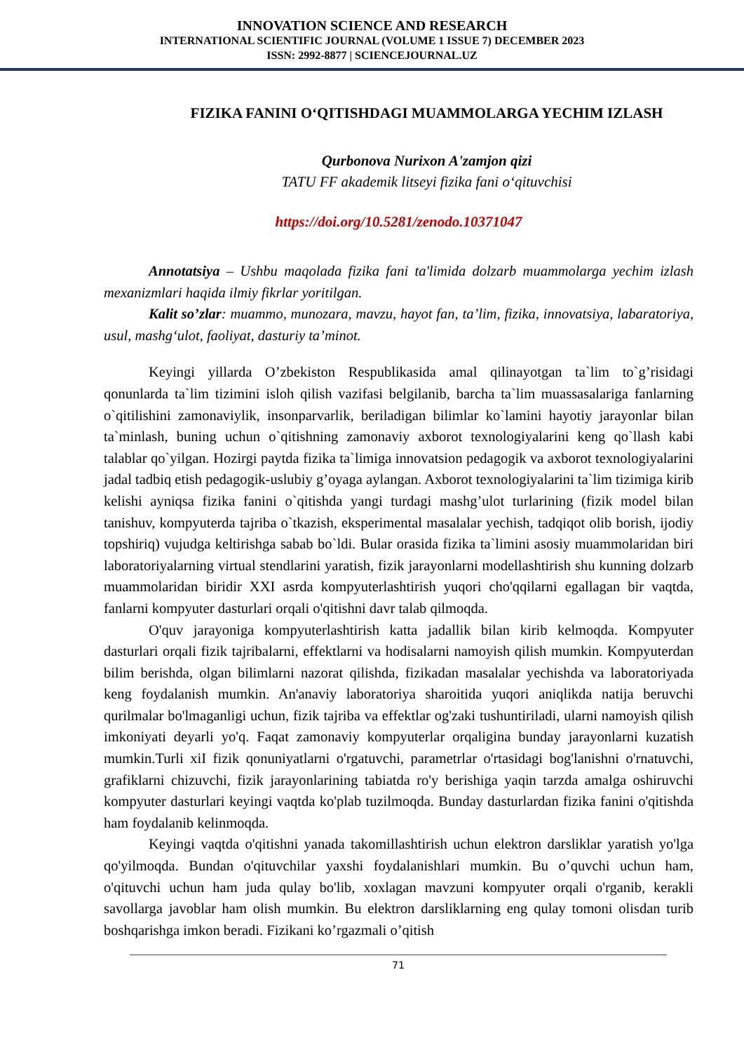INNOVATION SCIENCE AND RESEARCH
INTERNATIONAL SCIENTIFIC JOURNAL (VOLUME 1 ISSUE 7) DECEMBER 2023
ISSN: 2992-8877 | SCIENCEJOURNAL.UZ
FIZIKA FANINI O‘QITISHDAGI MUAMMOLARGA YECHIM IZLASH
Qurbonova Nurixon A'zamjon qizi
TATU FF akademik litseyi fizika fani o‘qituvchisi
https://doi.org/10.5281/zenodo.10371047
Annotatsiya – Ushbu maqolada fizika fani ta'limida dolzarb muammolarga yechim izlash mexanizmlari haqida ilmiy fikrlar yoritilgan.
Kalit so’zlar: muammo, munozara, mavzu, hayot fan, ta’lim, fizika, innovatsiya, labaratoriya, usul, mashg‘ulot, faoliyat, dasturiy ta’minot.
Keyingi yillarda O’zbekiston Respublikasida amal qilinayotgan ta`lim to`g’risidagi qonunlarda ta`lim tizimini isloh qilish vazifasi belgilanib, barcha ta`lim muassasalariga fanlarning o`qitilishini zamonaviylik, insonparvarlik, beriladigan bilimlar ko`lamini hayotiy jarayonlar bilan ta`minlash, buning uchun o`qitishning zamonaviy axborot texnologiyalarini keng qo`llash kabi talablar qo`yilgan. Hozirgi paytda fizika ta`limiga innovatsion pedagogik va axborot texnologiyalarini jadal tadbiq etish pedagogik-uslubiy g’oyaga aylangan. Axborot texnologiyalarini ta`lim tizimiga kirib kelishi ayniqsa fizika fanini o`qitishda yangi turdagi mashg’ulot turlarining (fizik model bilan tanishuv, kompyuterda tajriba o`tkazish, eksperimental masalalar yechish, tadqiqot olib borish, ijodiy topshiriq) vujudga keltirishga sabab bo`ldi. Bular orasida fizika ta`limini asosiy muammolaridan biri laboratoriyalarning virtual stendlarini yaratish, fizik jarayonlarni modellashtirish shu kunning dolzarb muammolaridan biridir XXI asrda kompyuterlashtirish yuqori cho'qqilarni egallagan bir vaqtda, fanlarni kompyuter dasturlari orqali o'qitishni davr talab qilmoqda.
O'quv jarayoniga kompyuterlashtirish katta jadallik bilan kirib kelmoqda. Kompyuter dasturlari orqali fizik tajribalarni, effektlarni va hodisalarni namoyish qilish mumkin. Kompyuterdan bilim berishda, olgan bilimlarni nazorat qilishda, fizikadan masalalar yechishda va laboratoriyada keng foydalanish mumkin. An'anaviy laboratoriya sharoitida yuqori aniqlikda natija beruvchi qurilmalar bo'lmaganligi uchun, fizik tajriba va effektlar og'zaki tushuntiriladi, ularni namoyish qilish imkoniyati deyarli yo'q. Faqat zamonaviy kompyuterlar orqaligina bunday jarayonlarni kuzatish mumkin.Turli xiI fizik qonuniyatlarni o'rgatuvchi, parametrlar o'rtasidagi bog'lanishni o'rnatuvchi, grafiklarni chizuvchi, fizik jarayonlarining tabiatda ro'y berishiga yaqin tarzda amalga oshiruvchi kompyuter dasturlari keyingi vaqtda ko'plab tuzilmoqda. Bunday dasturlardan fizika fanini o'qitishda ham foydalanib kelinmoqda.
Keyingi vaqtda o'qitishni yanada takomillashtirish uchun elektron darsliklar yaratish yo'lga qo'yilmoqda. Bundan o'qituvchilar yaxshi foydalanishlari mumkin. Bu o’quvchi uchun ham, o'qituvchi uchun ham juda qulay bo'lib, xoxlagan mavzuni kompyuter orqali o'rganib, kerakli savollarga javoblar ham olish mumkin. Bu elektron darsliklarning eng qulay tomoni olisdan turib boshqarishga imkon beradi. Fizikani ko’rgazmali o’qitish
71